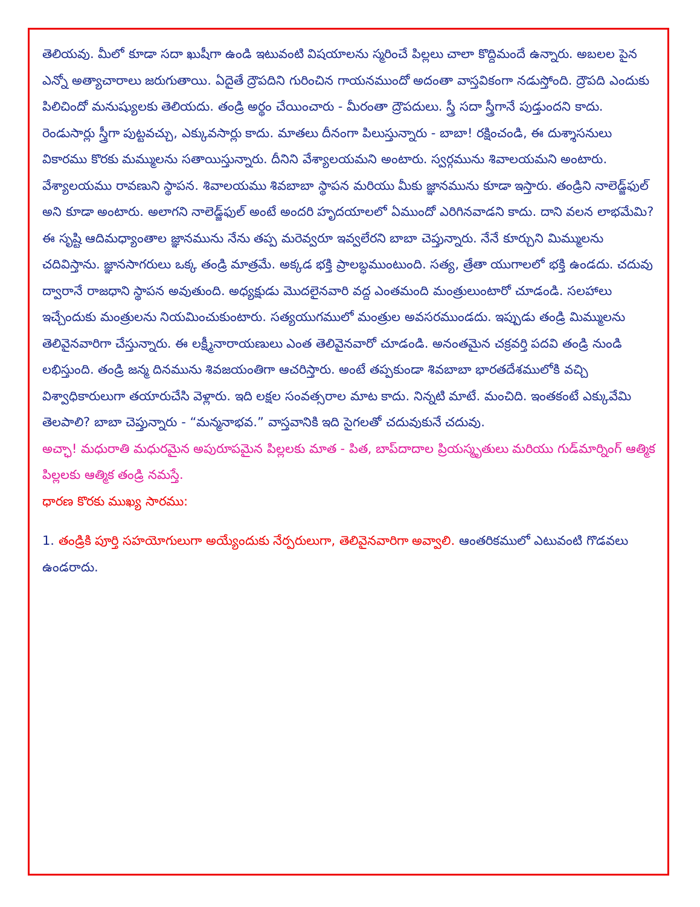తెలియవు. మీలో కూడా సదా ఖుషీగా ఉండి ఇటువంటి విషయాలను స్మరించే పిల్లలు చాలా కొద్దిమందే ఉన్నారు. అబలల పైన ఎన్నో అత్యాచారాలు జరుగుతాయి. ఏదైతే ద్రౌపదిని గురించిన గాయనముందో అదంతా వాస్తవికంగా నడుస్తోంది. ద్రౌపది ఎందుకు పిలిచిందో మనుష్యులకు తెలియదు. తండ్రి అర్థం చేయించారు - మీరంతా ద్రౌపదులు. స్త్రీ సదా స్త్రీగానే పుడ్తుందని కాదు. రెండుసార్లు స్త్రీగా పుట్టవచ్చు, ఎక్కువసార్లు కాదు. మాతలు దీనంగా పిలుస్తున్నారు - బాబా! రక్షించండి, ఈ దుశ్శాసనులు వికారము కొరకు మమ్ములను సతాయిస్తున్నారు. దీనిని వేశ్యాలయమని అంటారు. స్వర్గమును శివాలయమని అంటారు. వేశ్యాలయము రావణుని స్థాపన. శివాలయము శివబాబా స్థాపన మరియు మీకు జ్ఞానమును కూడా ఇస్తారు. తండ్రిని నాలెడ్జ్‌ఫుల్ అని కూడా అంటారు. అలాగని నాలెడ్జ్‌ఫుల్ అంటే అందరి హృదయాలలో ఏముందో ఎరిగినవాడని కాదు. దాని వలన లాభమేమి? ఈ సృష్టి ఆదిమధ్యాంతాల జ్ఞానమును నేను తప్ప మరెవ్వరూ ఇవ్వలేరని బాబా చెప్తున్నారు. నేనే కూర్చుని మిమ్ములను చదివిస్తాను. జ్ఞానసాగరులు ఒక్క తండ్రి మాత్రమే. అక్కడ భక్తి ప్రాలబ్ధముంటుంది. సత్య, త్రేతా యుగాలలో భక్తి ఉండదు. చదువు ద్వారానే రాజధాని స్థాపన అవుతుంది. అధ్యక్షుడు మొదలైనవారి వద్ద ఎంతమంది మంత్రులుంటారో చూడండి. సలహాలు ఇచ్చేందుకు మంత్రులను నియమించుకుంటారు. సత్యయుగములో మంత్రుల అవసరముండదు. ఇప్పుడు తండ్రి మిమ్ములను తెలివైనవారిగా చేస్తున్నారు. ఈ లక్ష్మీనారాయణులు ఎంత తెలివైనవారో చూడండి. అనంతమైన చక్రవర్తి పదవి తండ్రి నుండి లభిస్తుంది. తండ్రి జన్మ దినమును శివజయంతిగా ఆచరిస్తారు. అంటే తప్పకుండా శివబాబా భారతదేశములోకి వచ్చి విశ్వాధికారులుగా తయారుచేసి వెళ్లారు. ఇది లక్షల సంవత్సరాల మాట కాదు. నిన్నటి మాటే. మంచిది. ఇంతకంటే ఎక్కువేమి తెలపాలి? బాబా చెప్తున్నారు - “మన్మనాభవ.” వాస్తవానికి ఇది సైగలతో చదువుకునే చదువు.
అచ్ఛా! మధురాతి మధురమైన అపురూపమైన పిల్లలకు మాత - పిత, బాప్‌దాదాల ప్రియస్మృతులు మరియు గుడ్‌మార్నింగ్ ఆత్మిక పిల్లలకు ఆత్మిక తండ్రి నమస్తే.
ధారణ కొరకు ముఖ్య సారము:
1. తండ్రికి పూర్తి సహయోగులుగా అయ్యేందుకు నేర్పరులుగా, తెలివైనవారిగా అవ్వాలి. ఆంతరికములో ఎటువంటి గొడవలు ఉండరాదు.